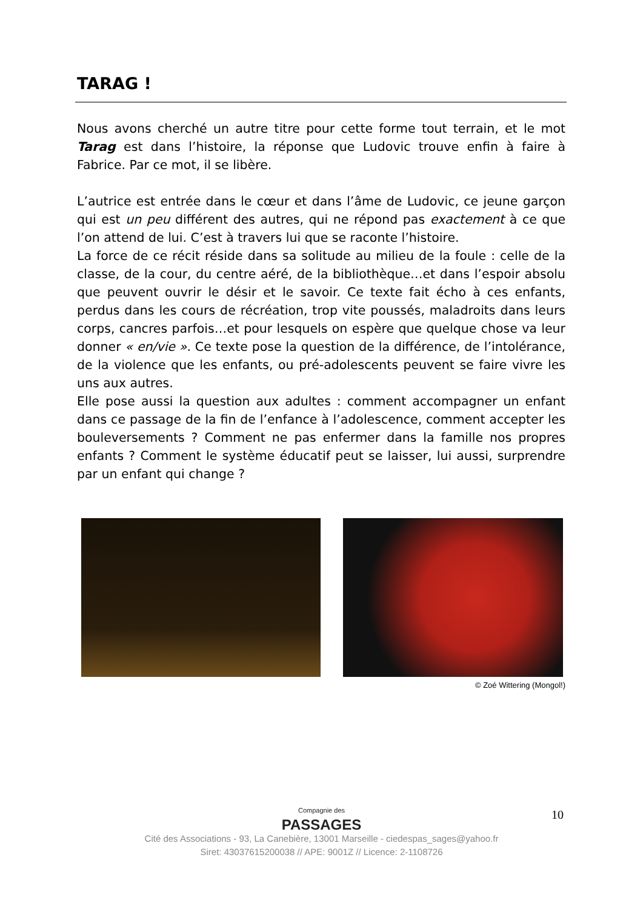TARAG !
Nous avons cherché un autre titre pour cette forme tout terrain, et le mot Tarag est dans l’histoire, la réponse que Ludovic trouve enfin à faire à Fabrice. Par ce mot, il se libère.
L’autrice est entrée dans le cœur et dans l’âme de Ludovic, ce jeune garçon qui est un peu différent des autres, qui ne répond pas exactement à ce que l’on attend de lui. C’est à travers lui que se raconte l’histoire.
La force de ce récit réside dans sa solitude au milieu de la foule : celle de la classe, de la cour, du centre aéré, de la bibliothèque…et dans l’espoir absolu que peuvent ouvrir le désir et le savoir. Ce texte fait écho à ces enfants, perdus dans les cours de récréation, trop vite poussés, maladroits dans leurs corps, cancres parfois…et pour lesquels on espère que quelque chose va leur donner « en/vie ». Ce texte pose la question de la différence, de l’intolérance, de la violence que les enfants, ou pré-adolescents peuvent se faire vivre les uns aux autres.
Elle pose aussi la question aux adultes : comment accompagner un enfant dans ce passage de la fin de l’enfance à l’adolescence, comment accepter les bouleversements ? Comment ne pas enfermer dans la famille nos propres enfants ? Comment le système éducatif peut se laisser, lui aussi, surprendre par un enfant qui change ?
© Zoé Wittering (Mongol!)
10
Compagnie des
PASSAGES
Cité des Associations - 93, La Canebière, 13001 Marseille - ciedespas_sages@yahoo.fr
Siret: 43037615200038 // APE: 9001Z // Licence: 2-1108726